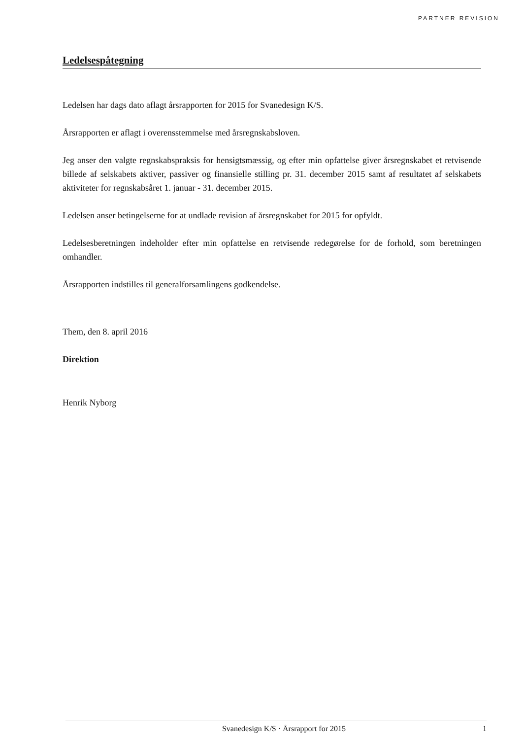PARTNER REVISION
Ledelsespåtegning
Ledelsen har dags dato aflagt årsrapporten for 2015 for Svanedesign K/S.
Årsrapporten er aflagt i overensstemmelse med årsregnskabsloven.
Jeg anser den valgte regnskabspraksis for hensigtsmæssig, og efter min opfattelse giver årsregnskabet et retvisende billede af selskabets aktiver, passiver og finansielle stilling pr. 31. december 2015 samt af resultatet af selskabets aktiviteter for regnskabsåret 1. januar - 31. december 2015.
Ledelsen anser betingelserne for at undlade revision af årsregnskabet for 2015 for opfyldt.
Ledelsesberetningen indeholder efter min opfattelse en retvisende redegørelse for de forhold, som beretningen omhandler.
Årsrapporten indstilles til generalforsamlingens godkendelse.
Them, den 8. april 2016
Direktion
Henrik Nyborg
Svanedesign K/S · Årsrapport for 2015 1